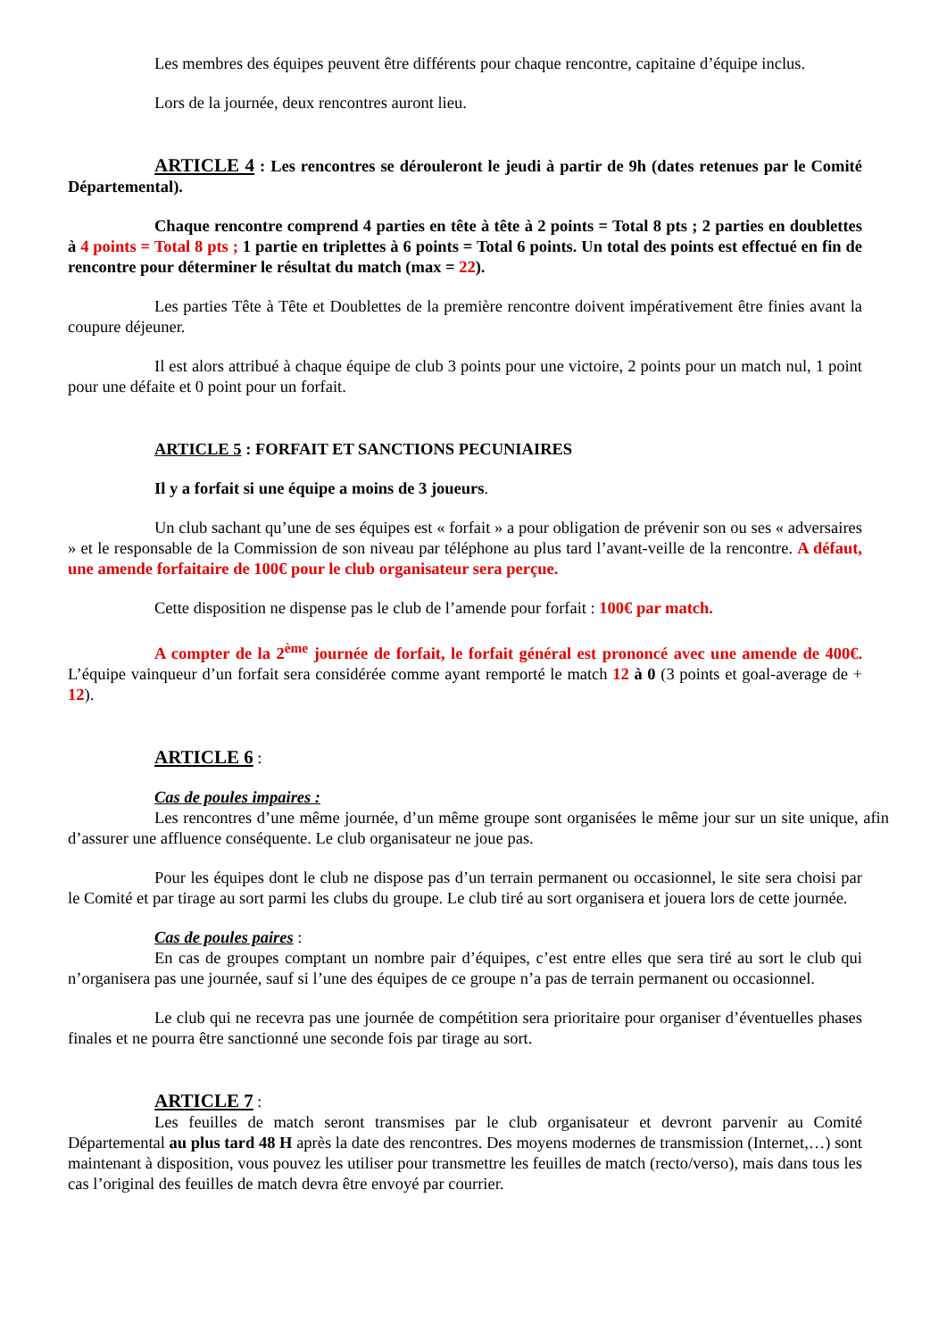Les membres des équipes peuvent être différents pour chaque rencontre, capitaine d’équipe inclus.
Lors de la journée, deux rencontres auront lieu.
ARTICLE 4 : Les rencontres se dérouleront le jeudi à partir de 9h (dates retenues par le Comité Départemental).
Chaque rencontre comprend 4 parties en tête à tête à 2 points = Total 8 pts ; 2 parties en doublettes à 4 points = Total 8 pts ; 1 partie en triplettes à 6 points = Total 6 points. Un total des points est effectué en fin de rencontre pour déterminer le résultat du match (max = 22).
Les parties Tête à Tête et Doublettes de la première rencontre doivent impérativement être finies avant la coupure déjeuner.
Il est alors attribué à chaque équipe de club 3 points pour une victoire, 2 points pour un match nul, 1 point pour une défaite et 0 point pour un forfait.
ARTICLE 5 : FORFAIT ET SANCTIONS PECUNIAIRES
Il y a forfait si une équipe a moins de 3 joueurs.
Un club sachant qu’une de ses équipes est « forfait » a pour obligation de prévenir son ou ses « adversaires » et le responsable de la Commission de son niveau par téléphone au plus tard l’avant-veille de la rencontre. A défaut, une amende forfaitaire de 100€ pour le club organisateur sera perçue.
Cette disposition ne dispense pas le club de l’amende pour forfait : 100€ par match.
A compter de la 2<sup>ème</sup> journée de forfait, le forfait général est prononcé avec une amende de 400€. L’équipe vainqueur d’un forfait sera considérée comme ayant remporté le match 12 à 0 (3 points et goal-average de + 12).
ARTICLE 6 :
Cas de poules impaires :
Les rencontres d’une même journée, d’un même groupe sont organisées le même jour sur un site unique, afin d’assurer une affluence conséquente. Le club organisateur ne joue pas.
Pour les équipes dont le club ne dispose pas d’un terrain permanent ou occasionnel, le site sera choisi par le Comité et par tirage au sort parmi les clubs du groupe. Le club tiré au sort organisera et jouera lors de cette journée.
Cas de poules paires :
En cas de groupes comptant un nombre pair d’équipes, c’est entre elles que sera tiré au sort le club qui n’organisera pas une journée, sauf si l’une des équipes de ce groupe n’a pas de terrain permanent ou occasionnel.
Le club qui ne recevra pas une journée de compétition sera prioritaire pour organiser d’éventuelles phases finales et ne pourra être sanctionné une seconde fois par tirage au sort.
ARTICLE 7 :
Les feuilles de match seront transmises par le club organisateur et devront parvenir au Comité Départemental au plus tard 48 H après la date des rencontres. Des moyens modernes de transmission (Internet,…) sont maintenant à disposition, vous pouvez les utiliser pour transmettre les feuilles de match (recto/verso), mais dans tous les cas l’original des feuilles de match devra être envoyé par courrier.